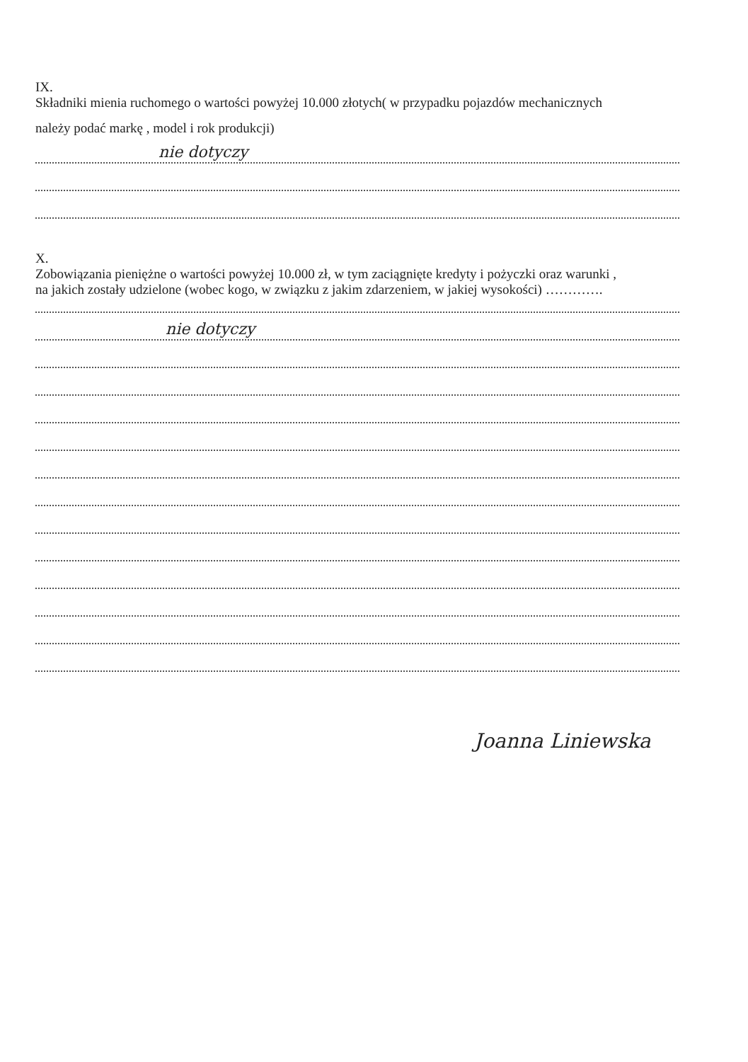IX.
Składniki mienia ruchomego o wartości powyżej 10.000 złotych( w przypadku pojazdów mechanicznych
należy podać markę , model i rok produkcji)
nie dotyczy
X.
Zobowiązania pieniężne o wartości powyżej 10.000 zł, w tym zaciągnięte kredyty i pożyczki oraz warunki ,
na jakich zostały udzielone (wobec kogo, w związku z jakim zdarzeniem, w jakiej wysokości) ………….
nie dotyczy
Joanna Liniewska